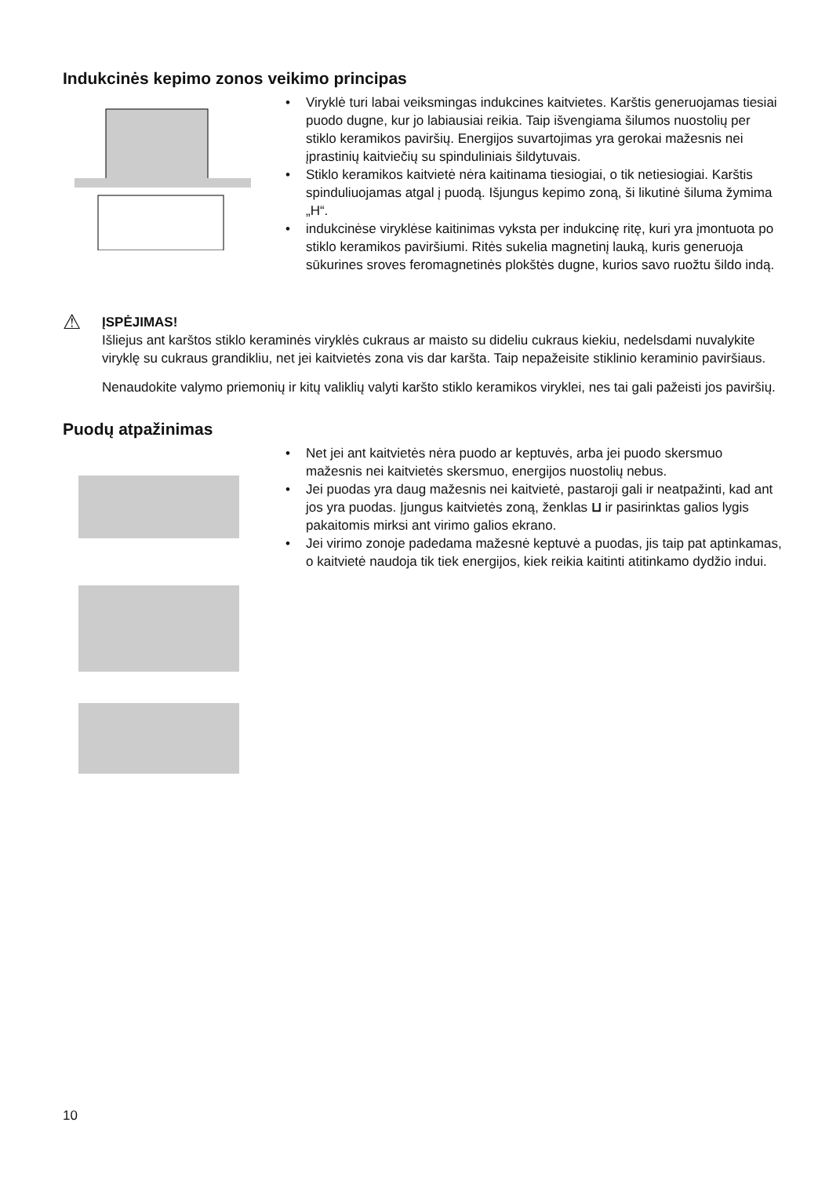Indukcinės kepimo zonos veikimo principas
• Viryklė turi labai veiksmingas indukcines kaitvietes. Karštis generuojamas tiesiai puodo dugne, kur jo labiausiai reikia. Taip išvengiama šilumos nuostolių per stiklo keramikos paviršių. Energijos suvartojimas yra gerokai mažesnis nei įprastinių kaitviečių su spinduliniais šildytuvais.
• Stiklo keramikos kaitvietė nėra kaitinama tiesiogiai, o tik netiesiogiai. Karštis spinduliuojamas atgal į puodą. Išjungus kepimo zoną, ši likutinė šiluma žymima „H“.
• indukcinėse viryklėse kaitinimas vyksta per indukcinę ritę, kuri yra įmontuota po stiklo keramikos paviršiumi. Ritės sukelia magnetinį lauką, kuris generuoja sūkurines sroves feromagnetinės plokštės dugne, kurios savo ruožtu šildo indą.
⚠
ĮSPĖJIMAS!
Išliejus ant karštos stiklo keraminės viryklės cukraus ar maisto su dideliu cukraus kiekiu, nedelsdami nuvalykite viryklę su cukraus grandikliu, net jei kaitvietės zona vis dar karšta. Taip nepažeisite stiklinio keraminio paviršiaus.
Nenaudokite valymo priemonių ir kitų valiklių valyti karšto stiklo keramikos viryklei, nes tai gali pažeisti jos paviršių.
Puodų atpažinimas
• Net jei ant kaitvietės nėra puodo ar keptuvės, arba jei puodo skersmuo mažesnis nei kaitvietės skersmuo, energijos nuostolių nebus.
• Jei puodas yra daug mažesnis nei kaitvietė, pastaroji gali ir neatpažinti, kad ant jos yra puodas. Įjungus kaitvietės zoną, ženklas ⊔ ir pasirinktas galios lygis pakaitomis mirksi ant virimo galios ekrano.
• Jei virimo zonoje padedama mažesnė keptuvė a puodas, jis taip pat aptinkamas, o kaitvietė naudoja tik tiek energijos, kiek reikia kaitinti atitinkamo dydžio indui.
10